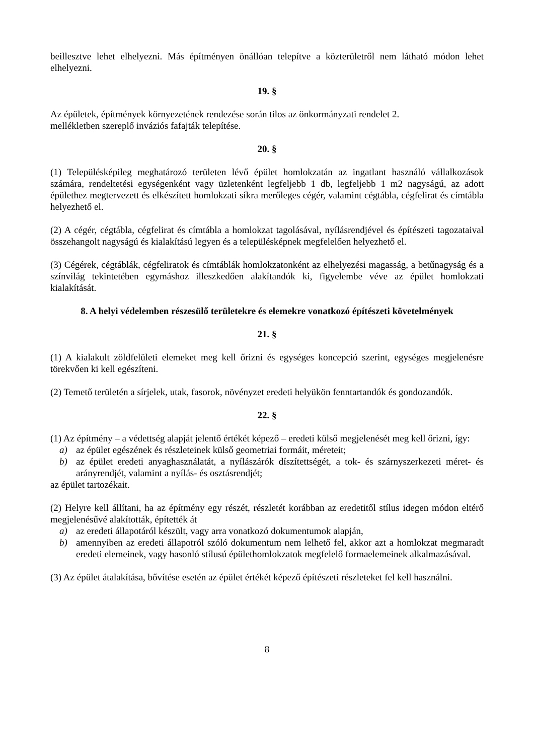beillesztve lehet elhelyezni. Más építményen önállóan telepítve a közterületről nem látható módon lehet elhelyezni.
19. §
Az épületek, építmények környezetének rendezése során tilos az önkormányzati rendelet 2.
mellékletben szereplő inváziós fafajták telepítése.
20. §
(1) Településképileg meghatározó területen lévő épület homlokzatán az ingatlant használó vállalkozások számára, rendeltetési egységenként vagy üzletenként legfeljebb 1 db, legfeljebb 1 m2 nagyságú, az adott épülethez megtervezett és elkészített homlokzati síkra merőleges cégér, valamint cégtábla, cégfelirat és címtábla helyezhető el.
(2) A cégér, cégtábla, cégfelirat és címtábla a homlokzat tagolásával, nyílásrendjével és építészeti tagozataival összehangolt nagyságú és kialakítású legyen és a településképnek megfelelően helyezhető el.
(3) Cégérek, cégtáblák, cégfeliratok és címtáblák homlokzatonként az elhelyezési magasság, a betűnagyság és a színvilág tekintetében egymáshoz illeszkedően alakítandók ki, figyelembe véve az épület homlokzati kialakítását.
8. A helyi védelemben részesülő területekre és elemekre vonatkozó építészeti követelmények
21. §
(1) A kialakult zöldfelületi elemeket meg kell őrizni és egységes koncepció szerint, egységes megjelenésre törekvően ki kell egészíteni.
(2) Temető területén a sírjelek, utak, fasorok, növényzet eredeti helyükön fenntartandók és gondozandók.
22. §
(1) Az építmény – a védettség alapját jelentő értékét képező – eredeti külső megjelenését meg kell őrizni, így:
a) az épület egészének és részleteinek külső geometriai formáit, méreteit;
b) az épület eredeti anyaghasználatát, a nyílászárók díszítettségét, a tok- és szárnyszerkezeti méret- és arányrendjét, valamint a nyílás- és osztásrendjét;
az épület tartozékait.
(2) Helyre kell állítani, ha az építmény egy részét, részletét korábban az eredetitől stílus idegen módon eltérő megjelenésűvé alakították, építették át
a) az eredeti állapotáról készült, vagy arra vonatkozó dokumentumok alapján,
b) amennyiben az eredeti állapotról szóló dokumentum nem lelhető fel, akkor azt a homlokzat megmaradt eredeti elemeinek, vagy hasonló stílusú épülethomlokzatok megfelelő formaelemeinek alkalmazásával.
(3) Az épület átalakítása, bővítése esetén az épület értékét képező építészeti részleteket fel kell használni.
8